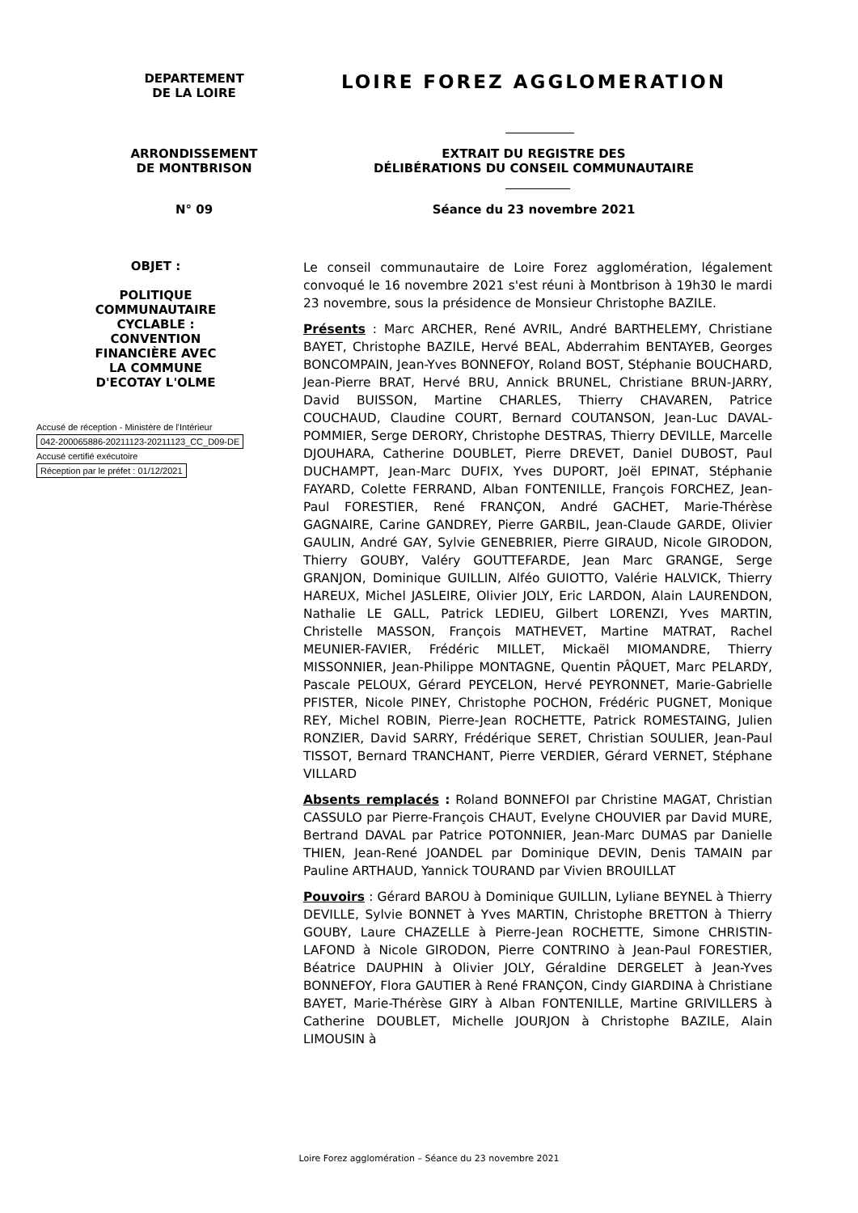DEPARTEMENT
DE LA LOIRE
LOIRE FOREZ AGGLOMERATION
ARRONDISSEMENT
DE MONTBRISON
EXTRAIT DU REGISTRE DES
DÉLIBÉRATIONS DU CONSEIL COMMUNAUTAIRE
N° 09 Séance du 23 novembre 2021
OBJET :
POLITIQUE
COMMUNAUTAIRE
CYCLABLE :
CONVENTION
FINANCIÈRE AVEC
LA COMMUNE
D'ECOTAY L'OLME
Accusé de réception - Ministère de l'Intérieur
042-200065886-20211123-20211123_CC_D09-DE
Accusé certifié exécutoire
Réception par le préfet : 01/12/2021
Le conseil communautaire de Loire Forez agglomération, légalement convoqué le 16 novembre 2021 s'est réuni à Montbrison à 19h30 le mardi 23 novembre, sous la présidence de Monsieur Christophe BAZILE.
Présents : Marc ARCHER, René AVRIL, André BARTHELEMY, Christiane BAYET, Christophe BAZILE, Hervé BEAL, Abderrahim BENTAYEB, Georges BONCOMPAIN, Jean-Yves BONNEFOY, Roland BOST, Stéphanie BOUCHARD, Jean-Pierre BRAT, Hervé BRU, Annick BRUNEL, Christiane BRUN-JARRY, David BUISSON, Martine CHARLES, Thierry CHAVAREN, Patrice COUCHAUD, Claudine COURT, Bernard COUTANSON, Jean-Luc DAVAL-POMMIER, Serge DERORY, Christophe DESTRAS, Thierry DEVILLE, Marcelle DJOUHARA, Catherine DOUBLET, Pierre DREVET, Daniel DUBOST, Paul DUCHAMPT, Jean-Marc DUFIX, Yves DUPORT, Joël EPINAT, Stéphanie FAYARD, Colette FERRAND, Alban FONTENILLE, François FORCHEZ, Jean-Paul FORESTIER, René FRANÇON, André GACHET, Marie-Thérèse GAGNAIRE, Carine GANDREY, Pierre GARBIL, Jean-Claude GARDE, Olivier GAULIN, André GAY, Sylvie GENEBRIER, Pierre GIRAUD, Nicole GIRODON, Thierry GOUBY, Valéry GOUTTEFARDE, Jean Marc GRANGE, Serge GRANJON, Dominique GUILLIN, Alféo GUIOTTO, Valérie HALVICK, Thierry HAREUX, Michel JASLEIRE, Olivier JOLY, Eric LARDON, Alain LAURENDON, Nathalie LE GALL, Patrick LEDIEU, Gilbert LORENZI, Yves MARTIN, Christelle MASSON, François MATHEVET, Martine MATRAT, Rachel MEUNIER-FAVIER, Frédéric MILLET, Mickaël MIOMANDRE, Thierry MISSONNIER, Jean-Philippe MONTAGNE, Quentin PÂQUET, Marc PELARDY, Pascale PELOUX, Gérard PEYCELON, Hervé PEYRONNET, Marie-Gabrielle PFISTER, Nicole PINEY, Christophe POCHON, Frédéric PUGNET, Monique REY, Michel ROBIN, Pierre-Jean ROCHETTE, Patrick ROMESTAING, Julien RONZIER, David SARRY, Frédérique SERET, Christian SOULIER, Jean-Paul TISSOT, Bernard TRANCHANT, Pierre VERDIER, Gérard VERNET, Stéphane VILLARD
Absents remplacés : Roland BONNEFOI par Christine MAGAT, Christian CASSULO par Pierre-François CHAUT, Evelyne CHOUVIER par David MURE, Bertrand DAVAL par Patrice POTONNIER, Jean-Marc DUMAS par Danielle THIEN, Jean-René JOANDEL par Dominique DEVIN, Denis TAMAIN par Pauline ARTHAUD, Yannick TOURAND par Vivien BROUILLAT
Pouvoirs : Gérard BAROU à Dominique GUILLIN, Lyliane BEYNEL à Thierry DEVILLE, Sylvie BONNET à Yves MARTIN, Christophe BRETTON à Thierry GOUBY, Laure CHAZELLE à Pierre-Jean ROCHETTE, Simone CHRISTIN-LAFOND à Nicole GIRODON, Pierre CONTRINO à Jean-Paul FORESTIER, Béatrice DAUPHIN à Olivier JOLY, Géraldine DERGELET à Jean-Yves BONNEFOY, Flora GAUTIER à René FRANÇON, Cindy GIARDINA à Christiane BAYET, Marie-Thérèse GIRY à Alban FONTENILLE, Martine GRIVILLERS à Catherine DOUBLET, Michelle JOURJON à Christophe BAZILE, Alain LIMOUSIN à
Loire Forez agglomération – Séance du 23 novembre 2021